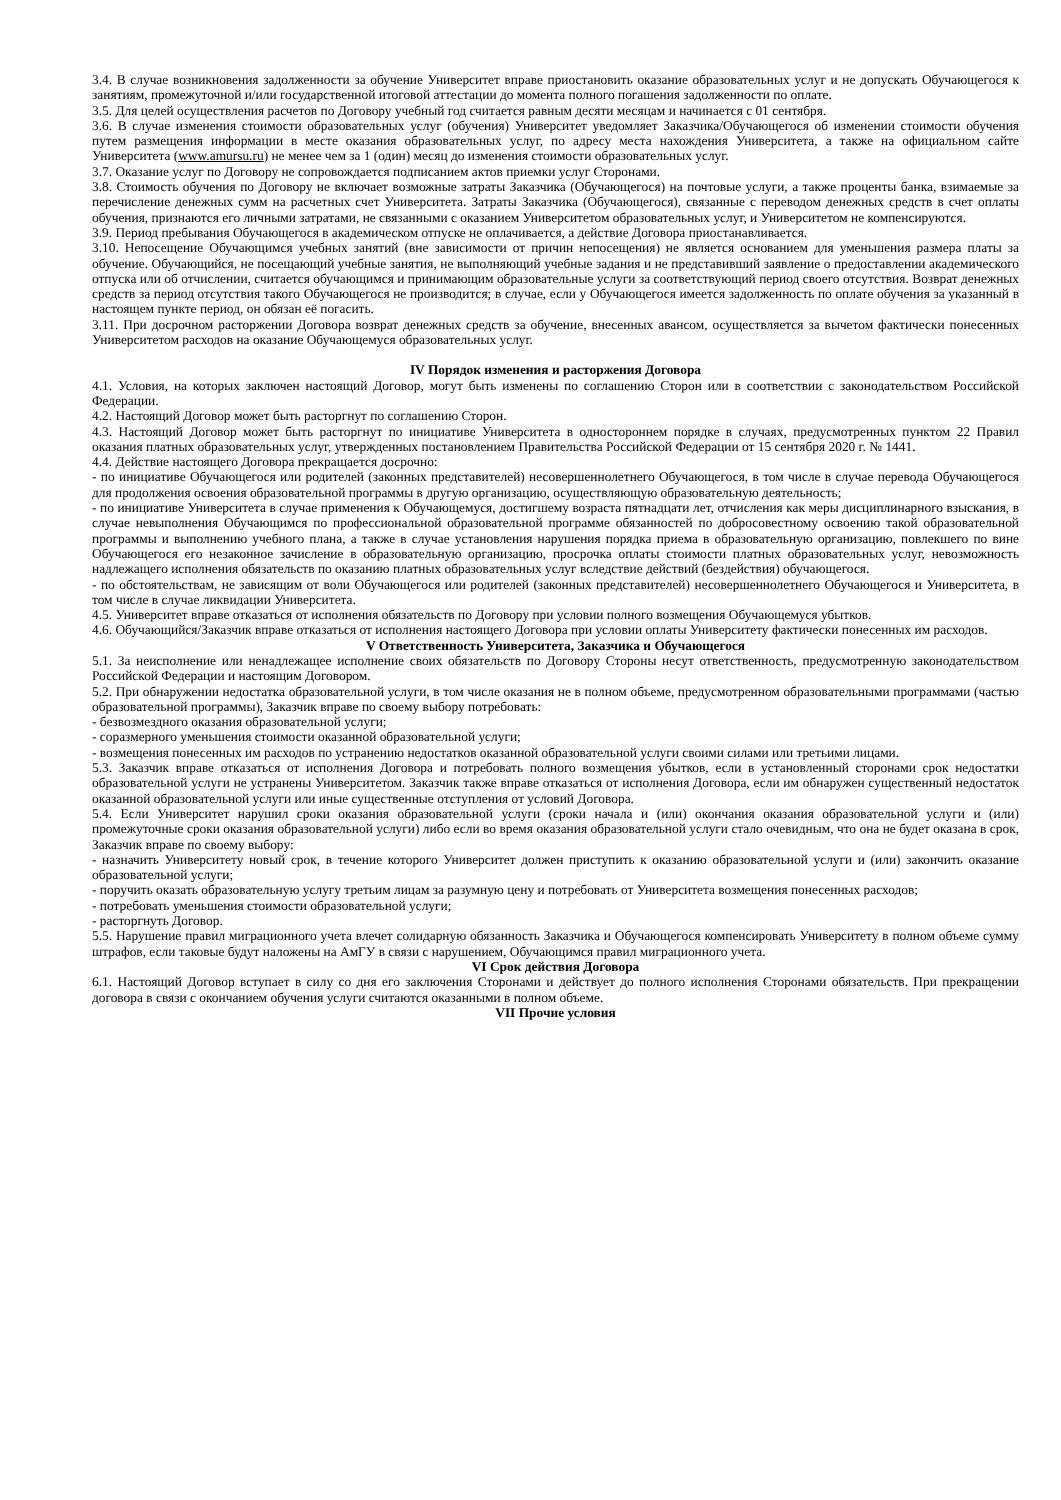3.4. В случае возникновения задолженности за обучение Университет вправе приостановить оказание образовательных услуг и не допускать Обучающегося к занятиям, промежуточной и/или государственной итоговой аттестации до момента полного погашения задолженности по оплате.
3.5. Для целей осуществления расчетов по Договору учебный год считается равным десяти месяцам и начинается с 01 сентября.
3.6. В случае изменения стоимости образовательных услуг (обучения) Университет уведомляет Заказчика/Обучающегося об изменении стоимости обучения путем размещения информации в месте оказания образовательных услуг, по адресу места нахождения Университета, а также на официальном сайте Университета (www.amursu.ru) не менее чем за 1 (один) месяц до изменения стоимости образовательных услуг.
3.7. Оказание услуг по Договору не сопровождается подписанием актов приемки услуг Сторонами.
3.8. Стоимость обучения по Договору не включает возможные затраты Заказчика (Обучающегося) на почтовые услуги, а также проценты банка, взимаемые за перечисление денежных сумм на расчетных счет Университета. Затраты Заказчика (Обучающегося), связанные с переводом денежных средств в счет оплаты обучения, признаются его личными затратами, не связанными с оказанием Университетом образовательных услуг, и Университетом не компенсируются.
3.9. Период пребывания Обучающегося в академическом отпуске не оплачивается, а действие Договора приостанавливается.
3.10. Непосещение Обучающимся учебных занятий (вне зависимости от причин непосещения) не является основанием для уменьшения размера платы за обучение. Обучающийся, не посещающий учебные занятия, не выполняющий учебные задания и не представивший заявление о предоставлении академического отпуска или об отчислении, считается обучающимся и принимающим образовательные услуги за соответствующий период своего отсутствия. Возврат денежных средств за период отсутствия такого Обучающегося не производится; в случае, если у Обучающегося имеется задолженность по оплате обучения за указанный в настоящем пункте период, он обязан её погасить.
3.11. При досрочном расторжении Договора возврат денежных средств за обучение, внесенных авансом, осуществляется за вычетом фактически понесенных Университетом расходов на оказание Обучающемуся образовательных услуг.
IV Порядок изменения и расторжения Договора
4.1. Условия, на которых заключен настоящий Договор, могут быть изменены по соглашению Сторон или в соответствии с законодательством Российской Федерации.
4.2. Настоящий Договор может быть расторгнут по соглашению Сторон.
4.3. Настоящий Договор может быть расторгнут по инициативе Университета в одностороннем порядке в случаях, предусмотренных пунктом 22 Правил оказания платных образовательных услуг, утвержденных постановлением Правительства Российской Федерации от 15 сентября 2020 г. № 1441.
4.4. Действие настоящего Договора прекращается досрочно:
- по инициативе Обучающегося или родителей (законных представителей) несовершеннолетнего Обучающегося, в том числе в случае перевода Обучающегося для продолжения освоения образовательной программы в другую организацию, осуществляющую образовательную деятельность;
- по инициативе Университета в случае применения к Обучающемуся, достигшему возраста пятнадцати лет, отчисления как меры дисциплинарного взыскания, в случае невыполнения Обучающимся по профессиональной образовательной программе обязанностей по добросовестному освоению такой образовательной программы и выполнению учебного плана, а также в случае установления нарушения порядка приема в образовательную организацию, повлекшего по вине Обучающегося его незаконное зачисление в образовательную организацию, просрочка оплаты стоимости платных образовательных услуг, невозможность надлежащего исполнения обязательств по оказанию платных образовательных услуг вследствие действий (бездействия) обучающегося.
- по обстоятельствам, не зависящим от воли Обучающегося или родителей (законных представителей) несовершеннолетнего Обучающегося и Университета, в том числе в случае ликвидации Университета.
4.5. Университет вправе отказаться от исполнения обязательств по Договору при условии полного возмещения Обучающемуся убытков.
4.6. Обучающийся/Заказчик вправе отказаться от исполнения настоящего Договора при условии оплаты Университету фактически понесенных им расходов.
V Ответственность Университета, Заказчика и Обучающегося
5.1. За неисполнение или ненадлежащее исполнение своих обязательств по Договору Стороны несут ответственность, предусмотренную законодательством Российской Федерации и настоящим Договором.
5.2. При обнаружении недостатка образовательной услуги, в том числе оказания не в полном объеме, предусмотренном образовательными программами (частью образовательной программы), Заказчик вправе по своему выбору потребовать:
- безвозмездного оказания образовательной услуги;
- соразмерного уменьшения стоимости оказанной образовательной услуги;
- возмещения понесенных им расходов по устранению недостатков оказанной образовательной услуги своими силами или третьими лицами.
5.3. Заказчик вправе отказаться от исполнения Договора и потребовать полного возмещения убытков, если в установленный сторонами срок недостатки образовательной услуги не устранены Университетом. Заказчик также вправе отказаться от исполнения Договора, если им обнаружен существенный недостаток оказанной образовательной услуги или иные существенные отступления от условий Договора.
5.4. Если Университет нарушил сроки оказания образовательной услуги (сроки начала и (или) окончания оказания образовательной услуги и (или) промежуточные сроки оказания образовательной услуги) либо если во время оказания образовательной услуги стало очевидным, что она не будет оказана в срок, Заказчик вправе по своему выбору:
- назначить Университету новый срок, в течение которого Университет должен приступить к оказанию образовательной услуги и (или) закончить оказание образовательной услуги;
- поручить оказать образовательную услугу третьим лицам за разумную цену и потребовать от Университета возмещения понесенных расходов;
- потребовать уменьшения стоимости образовательной услуги;
- расторгнуть Договор.
5.5. Нарушение правил миграционного учета влечет солидарную обязанность Заказчика и Обучающегося компенсировать Университету в полном объеме сумму штрафов, если таковые будут наложены на АмГУ в связи с нарушением, Обучающимся правил миграционного учета.
VI Срок действия Договора
6.1. Настоящий Договор вступает в силу со дня его заключения Сторонами и действует до полного исполнения Сторонами обязательств. При прекращении договора в связи с окончанием обучения услуги считаются оказанными в полном объеме.
VII Прочие условия